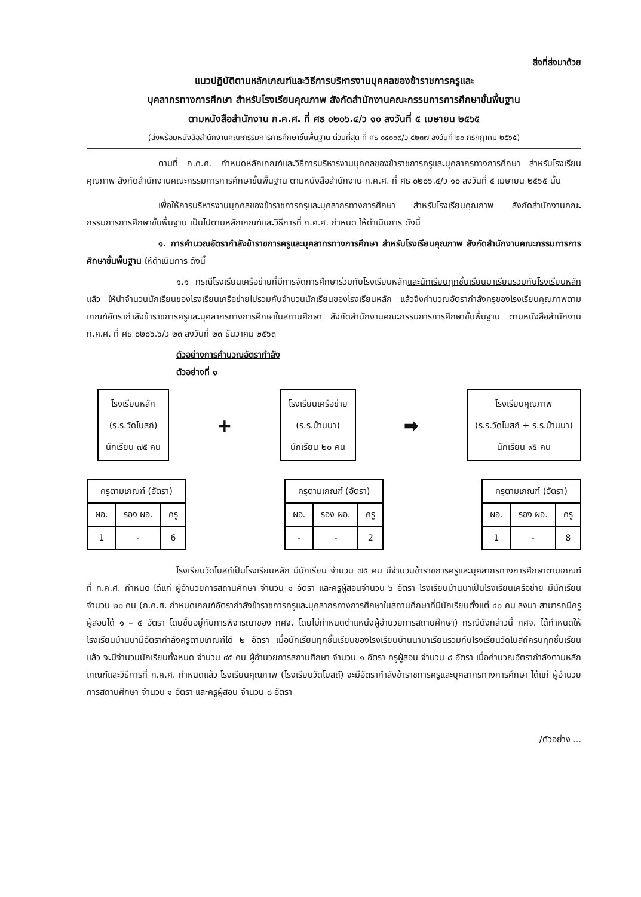สิ่งที่ส่งมาด้วย
แนวปฏิบัติตามหลักเกณฑ์และวิธีการบริหารงานบุคคลของข้าราชการครูและ
บุคลากรทางการศึกษา สำหรับโรงเรียนคุณภาพ สังกัดสำนักงานคณะกรรมการการศึกษาขั้นพื้นฐาน
ตามหนังสือสำนักงาน ก.ค.ศ. ที่ ศธ ๐๒๐๖.๔/ว ๑๐ ลงวันที่ ๕ เมษายน ๒๕๖๕
(ส่งพร้อมหนังสือสำนักงานคณะกรรมการการศึกษาขั้นพื้นฐาน ด่วนที่สุด ที่ ศธ ๐๔๐๐๙/ว ๔๒๓๗ ลงวันที่ ๒๐ กรกฎาคม ๒๕๖๕)
ตามที่ ก.ค.ศ. กำหนดหลักเกณฑ์และวิธีการบริหารงานบุคคลของข้าราชการครูและบุคลากรทางการศึกษา สำหรับโรงเรียนคุณภาพ สังกัดสำนักงานคณะกรรมการการศึกษาขั้นพื้นฐาน ตามหนังสือสำนักงาน ก.ค.ศ. ที่ ศธ ๐๒๐๖.๔/ว ๑๐ ลงวันที่ ๕ เมษายน ๒๕๖๕ นั้น
เพื่อให้การบริหารงานบุคคลของข้าราชการครูและบุคลากรทางการศึกษา สำหรับโรงเรียนคุณภาพ สังกัดสำนักงานคณะกรรมการการศึกษาขั้นพื้นฐาน เป็นไปตามหลักเกณฑ์และวิธีการที่ ก.ค.ศ. กำหนด ให้ดำเนินการ ดังนี้
๑. การคำนวณอัตรากำลังข้าราชการครูและบุคลากรทางการศึกษา สำหรับโรงเรียนคุณภาพ สังกัดสำนักงานคณะกรรมการการศึกษาขั้นพื้นฐาน ให้ดำเนินการ ดังนี้
๑.๑ กรณีโรงเรียนเครือข่ายที่มีการจัดการศึกษาร่วมกับโรงเรียนหลักและนักเรียนทุกชั้นเรียนมาเรียนรวมกับโรงเรียนหลักแล้ว ให้นำจำนวนนักเรียนของโรงเรียนเครือข่ายไปรวมกับจำนวนนักเรียนของโรงเรียนหลัก แล้วจึงคำนวณอัตรากำลังครูของโรงเรียนคุณภาพตามเกณฑ์อัตรากำลังข้าราชการครูและบุคลากรทางการศึกษาในสถานศึกษา สังกัดสำนักงานคณะกรรมการการศึกษาขั้นพื้นฐาน ตามหนังสือสำนักงาน ก.ค.ศ. ที่ ศธ ๐๒๐๖.๖/ว ๒๓ ลงวันที่ ๒๓ ธันวาคม ๒๕๖๓
ตัวอย่างการคำนวณอัตรากำลัง
ตัวอย่างที่ ๑
โรงเรียนหลัก
(ร.ร.วัดโบสถ์)
นักเรียน ๗๕ คน
+
โรงเรียนเครือข่าย
(ร.ร.บ้านนา)
นักเรียน ๒๐ คน
➡
โรงเรียนคุณภาพ
(ร.ร.วัดโบสถ์ + ร.ร.บ้านนา)
นักเรียน ๙๕ คน
| ครูตามเกณฑ์ (อัตรา) | | |
| --- | --- | --- |
| ผอ. | รอง ผอ. | ครู |
| 1 | - | 6 |
| ครูตามเกณฑ์ (อัตรา) | | |
| --- | --- | --- |
| ผอ. | รอง ผอ. | ครู |
| - | - | 2 |
| ครูตามเกณฑ์ (อัตรา) | | |
| --- | --- | --- |
| ผอ. | รอง ผอ. | ครู |
| 1 | - | 8 |
โรงเรียนวัดโบสถ์เป็นโรงเรียนหลัก มีนักเรียน จำนวน ๗๕ คน มีจำนวนข้าราชการครูและบุคลากรทางการศึกษาตามเกณฑ์ที่ ก.ค.ศ. กำหนด ได้แก่ ผู้อำนวยการสถานศึกษา จำนวน ๑ อัตรา และครูผู้สอนจำนวน ๖ อัตรา โรงเรียนบ้านนาเป็นโรงเรียนเครือข่าย มีนักเรียน จำนวน ๒๐ คน (ก.ค.ศ. กำหนดเกณฑ์อัตรากำลังข้าราชการครูและบุคลากรทางการศึกษาในสถานศึกษาที่มีนักเรียนตั้งแต่ ๔๐ คน ลงมา สามารถมีครูผู้สอนได้ ๑ – ๔ อัตรา โดยขึ้นอยู่กับการพิจารณาของ กศจ. โดยไม่กำหนดตำแหน่งผู้อำนวยการสถานศึกษา) กรณีดังกล่าวนี้ กศจ. ได้กำหนดให้โรงเรียนบ้านนามีอัตรากำลังครูตามเกณฑ์ได้ ๒ อัตรา เมื่อนักเรียนทุกชั้นเรียนของโรงเรียนบ้านนามาเรียนรวมกับโรงเรียนวัดโบสถ์ครบทุกชั้นเรียนแล้ว จะมีจำนวนนักเรียนทั้งหมด จำนวน ๙๕ คน ผู้อำนวยการสถานศึกษา จำนวน ๑ อัตรา ครูผู้สอน จำนวน ๘ อัตรา เมื่อคำนวณอัตรากำลังตามหลักเกณฑ์และวิธีการที่ ก.ค.ศ. กำหนดแล้ว โรงเรียนคุณภาพ (โรงเรียนวัดโบสถ์) จะมีอัตรากำลังข้าราชการครูและบุคลากรทางการศึกษา ได้แก่ ผู้อำนวยการสถานศึกษา จำนวน ๑ อัตรา และครูผู้สอน จำนวน ๘ อัตรา
/ตัวอย่าง ...